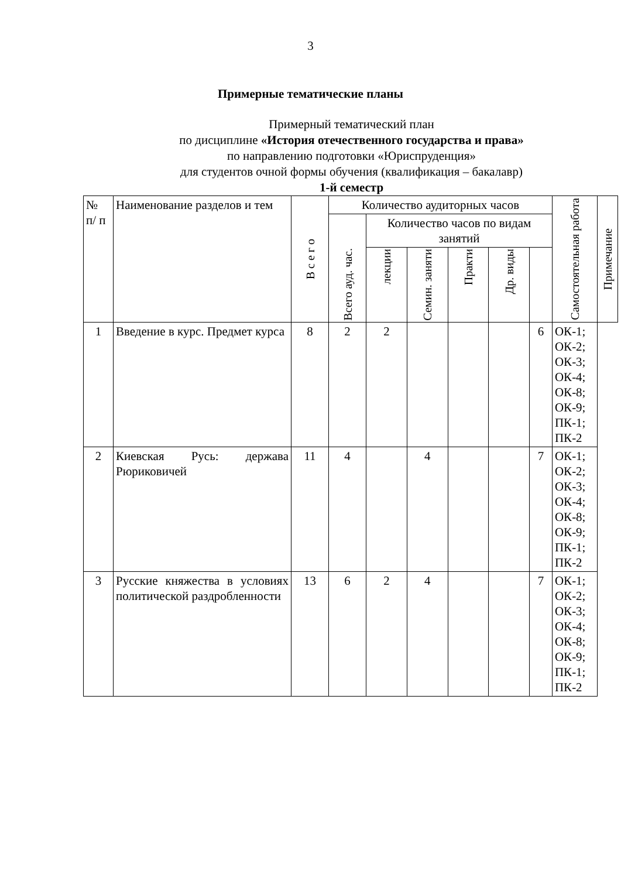3
Примерные тематические планы
Примерный тематический план
по дисциплине «История отечественного государства и права»
по направлению подготовки «Юриспруденция»
для студентов очной формы обучения (квалификация – бакалавр)
1-й семестр
| № п/ п | Наименование разделов и тем | В с е г о | Количество аудиторных часов | | | | | | Самостоятельная работа | Примечание |
| --- | --- | --- | --- | --- | --- | --- | --- | --- | --- | --- |
| | | | Всего ауд. час. | Количество часов по видам занятий | | | | | | |
| | | | | лекции | Семин. заняти | Практи | Др. виды | | | |
| 1 | Введение в курс. Предмет курса | 8 | 2 | 2 | | | | 6 | ОК-1; ОК-2; ОК-3; ОК-4; ОК-8; ОК-9; ПК-1; ПК-2 | |
| 2 | Киевская Русь: держава Рюриковичей | 11 | 4 | | 4 | | | 7 | ОК-1; ОК-2; ОК-3; ОК-4; ОК-8; ОК-9; ПК-1; ПК-2 | |
| 3 | Русские княжества в условиях политической раздробленности | 13 | 6 | 2 | 4 | | | 7 | ОК-1; ОК-2; ОК-3; ОК-4; ОК-8; ОК-9; ПК-1; ПК-2 | |